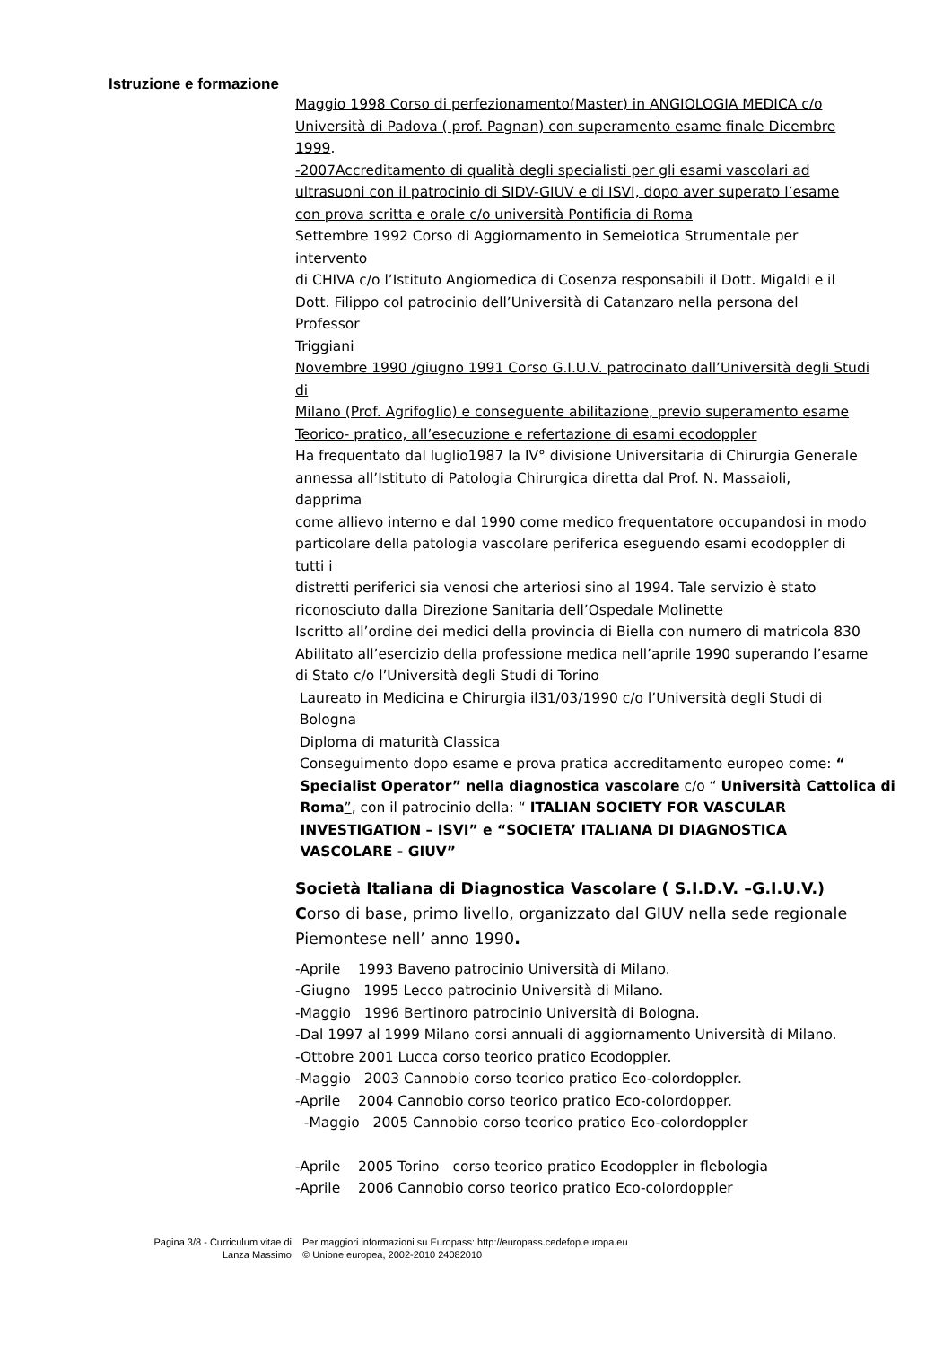Istruzione e formazione
Maggio 1998 Corso di perfezionamento(Master) in ANGIOLOGIA MEDICA c/o
Università di Padova ( prof. Pagnan) con superamento esame finale Dicembre
1999.
-2007Accreditamento di qualità degli specialisti per gli esami vascolari ad
ultrasuoni con il patrocinio di SIDV-GIUV e di ISVI, dopo aver superato l’esame
con prova scritta e orale c/o università Pontificia di Roma
Settembre 1992 Corso di Aggiornamento in Semeiotica Strumentale per
intervento
di CHIVA c/o l’Istituto Angiomedica di Cosenza responsabili il Dott. Migaldi e il
Dott. Filippo col patrocinio dell’Università di Catanzaro nella persona del
Professor
Triggiani
Novembre 1990 /giugno 1991 Corso G.I.U.V. patrocinato dall’Università degli Studi
di
Milano (Prof. Agrifoglio) e conseguente abilitazione, previo superamento esame
Teorico- pratico, all’esecuzione e refertazione di esami ecodoppler
Ha frequentato dal luglio1987 la IV° divisione Universitaria di Chirurgia Generale
annessa all’Istituto di Patologia Chirurgica diretta dal Prof. N. Massaioli,
dapprima
come allievo interno e dal 1990 come medico frequentatore occupandosi in modo
particolare della patologia vascolare periferica eseguendo esami ecodoppler di
tutti i
distretti periferici sia venosi che arteriosi sino al 1994. Tale servizio è stato
riconosciuto dalla Direzione Sanitaria dell’Ospedale Molinette
Iscritto all’ordine dei medici della provincia di Biella con numero di matricola 830
Abilitato all’esercizio della professione medica nell’aprile 1990 superando l’esame
di Stato c/o l’Università degli Studi di Torino
Laureato in Medicina e Chirurgia il31/03/1990 c/o l’Università degli Studi di
Bologna
Diploma di maturità Classica
Conseguimento dopo esame e prova pratica accreditamento europeo come: “
Specialist Operator” nella diagnostica vascolare c/o “ Università Cattolica di
Roma”, con il patrocinio della: “ ITALIAN SOCIETY FOR VASCULAR
INVESTIGATION – ISVI” e “SOCIETA’ ITALIANA DI DIAGNOSTICA
VASCOLARE - GIUV”
Società Italiana di Diagnostica Vascolare ( S.I.D.V. –G.I.U.V.)
Corso di base, primo livello, organizzato dal GIUV nella sede regionale
Piemontese nell’ anno 1990.
-Aprile 1993 Baveno patrocinio Università di Milano.
-Giugno 1995 Lecco patrocinio Università di Milano.
-Maggio 1996 Bertinoro patrocinio Università di Bologna.
-Dal 1997 al 1999 Milano corsi annuali di aggiornamento Università di Milano.
-Ottobre 2001 Lucca corso teorico pratico Ecodoppler.
-Maggio 2003 Cannobio corso teorico pratico Eco-colordoppler.
-Aprile 2004 Cannobio corso teorico pratico Eco-colordopper.
-Maggio 2005 Cannobio corso teorico pratico Eco-colordoppler
-Aprile 2005 Torino corso teorico pratico Ecodoppler in flebologia
-Aprile 2006 Cannobio corso teorico pratico Eco-colordoppler
Pagina 3/8 - Curriculum vitae di
Lanza Massimo
Per maggiori informazioni su Europass: http://europass.cedefop.europa.eu
© Unione europea, 2002-2010 24082010